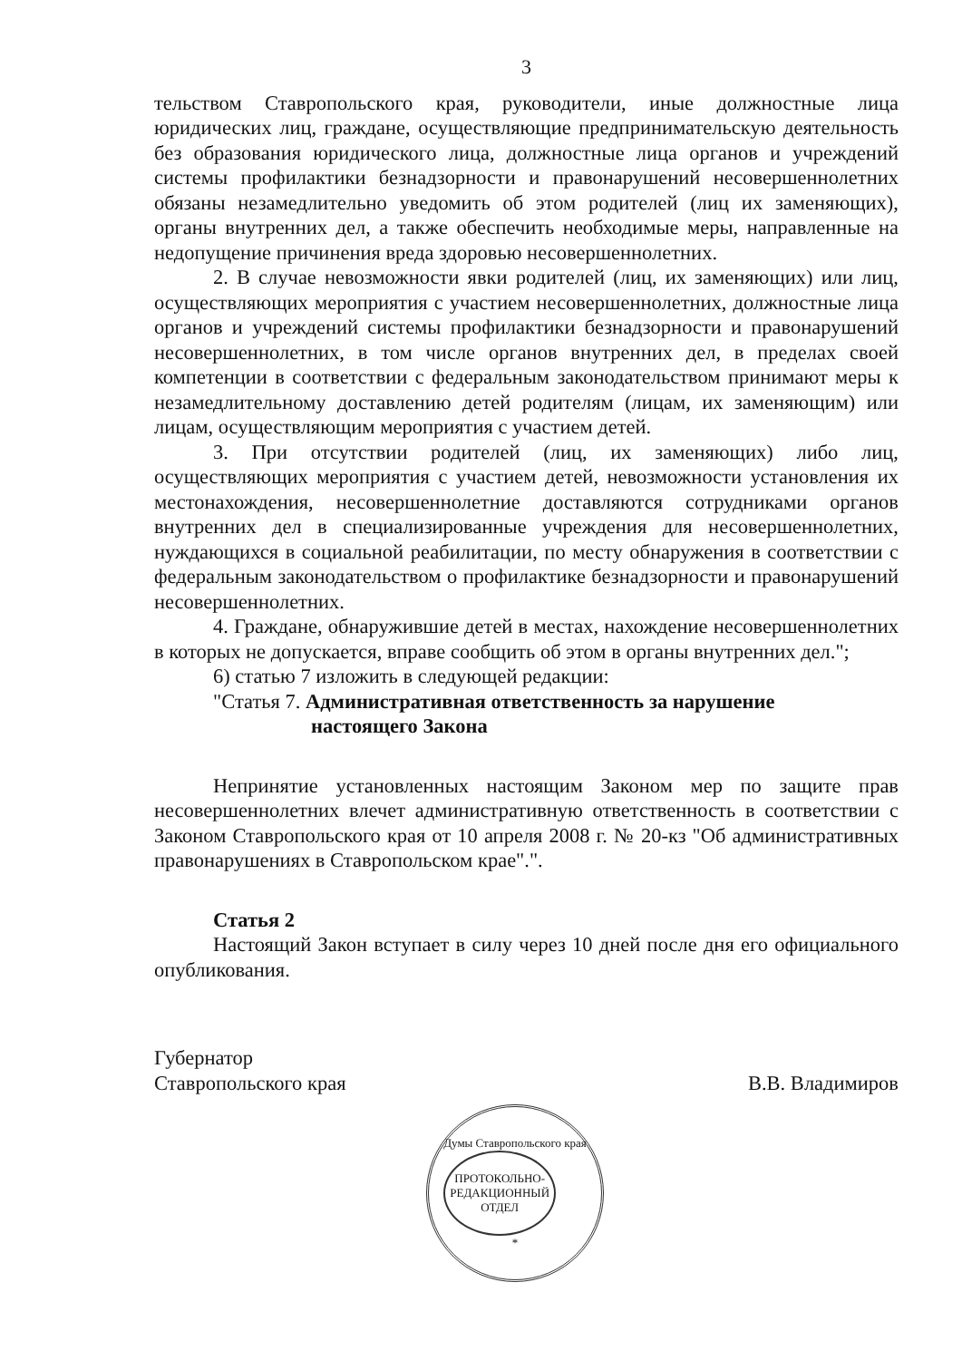3
тельством Ставропольского края, руководители, иные должностные лица юридических лиц, граждане, осуществляющие предпринимательскую деятельность без образования юридического лица, должностные лица органов и учреждений системы профилактики безнадзорности и правонарушений несовершеннолетних обязаны незамедлительно уведомить об этом родителей (лиц их заменяющих), органы внутренних дел, а также обеспечить необходимые меры, направленные на недопущение причинения вреда здоровью несовершеннолетних.
2. В случае невозможности явки родителей (лиц, их заменяющих) или лиц, осуществляющих мероприятия с участием несовершеннолетних, должностные лица органов и учреждений системы профилактики безнадзорности и правонарушений несовершеннолетних, в том числе органов внутренних дел, в пределах своей компетенции в соответствии с федеральным законодательством принимают меры к незамедлительному доставлению детей родителям (лицам, их заменяющим) или лицам, осуществляющим мероприятия с участием детей.
3. При отсутствии родителей (лиц, их заменяющих) либо лиц, осуществляющих мероприятия с участием детей, невозможности установления их местонахождения, несовершеннолетние доставляются сотрудниками органов внутренних дел в специализированные учреждения для несовершеннолетних, нуждающихся в социальной реабилитации, по месту обнаружения в соответствии с федеральным законодательством о профилактике безнадзорности и правонарушений несовершеннолетних.
4. Граждане, обнаружившие детей в местах, нахождение несовершеннолетних в которых не допускается, вправе сообщить об этом в органы внутренних дел.";
6) статью 7 изложить в следующей редакции:
"Статья 7. Административная ответственность за нарушение
настоящего Закона
Непринятие установленных настоящим Законом мер по защите прав несовершеннолетних влечет административную ответственность в соответствии с Законом Ставропольского края от 10 апреля 2008 г. № 20-кз "Об административных правонарушениях в Ставропольском крае".".
Статья 2
Настоящий Закон вступает в силу через 10 дней после дня его официального опубликования.
Губернатор
Ставропольского края
В.В. Владимиров
Думы Ставропольского края
ПРОТОКОЛЬНО-
РЕДАКЦИОННЫЙ
ОТДЕЛ
*